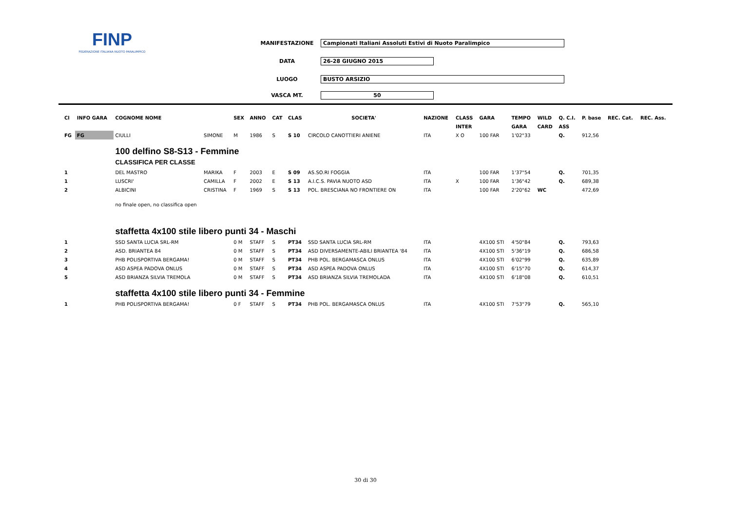FINP
FEDERAZIONE ITALIANA NUOTO PARALIMPICO
MANIFESTAZIONE Campionati Italiani Assoluti Estivi di Nuoto Paralimpico
DATA 26-28 GIUGNO 2015
LUOGO BUSTO ARSIZIO
VASCA MT. 50
| Cl | INFO GARA | COGNOME NOME | | SEX | ANNO | CAT | CLAS | SOCIETA' | NAZIONE | CLASS | GARA | TEMPO | WILD | Q. C.I. | P. base | REC. Cat. | REC. Ass. |
| --- | --- | --- | --- | --- | --- | --- | --- | --- | --- | --- | --- | --- | --- | --- | --- | --- | --- |
| | | | | | | | | | | INTER | | GARA | CARD | ASS | | | |
| FG | FG | CIULLI | SIMONE | M | 1986 | S | S 10 | CIRCOLO CANOTTIERI ANIENE | ITA | X O | 100 FAR | 1'02"33 | | Q. | 912,56 | | |
| | | 100 delfino S8-S13 - Femmine CLASSIFICA PER CLASSE | | | | | | | | | | | | | | | |
| 1 | | DEL MASTRO | MARIKA | F | 2003 | E | S 09 | AS.SO.RI FOGGIA | ITA | | 100 FAR | 1'37"54 | | Q. | 701,35 | | |
| 1 | | LUSCRI' | CAMILLA | F | 2002 | E | S 13 | A.I.C.S. PAVIA NUOTO ASD | ITA | X | 100 FAR | 1'36"42 | | Q. | 689,38 | | |
| 2 | | ALBICINI | CRISTINA | F | 1969 | S | S 13 | POL. BRESCIANA NO FRONTIERE ON | ITA | | 100 FAR | 2'20"62 | WC | | 472,69 | | |
| | | no finale open, no classifica open | | | | | | | | | | | | | | | |
| | | staffetta 4x100 stile libero punti 34 - Maschi | | | | | | | | | | | | | | | |
| 1 | | SSD SANTA LUCIA SRL-RM | | 0 M | STAFF | S | PT34 | SSD SANTA LUCIA SRL-RM | ITA | | 4X100 STI | 4'50"84 | | Q. | 793,63 | | |
| 2 | | ASD. BRIANTEA 84 | | 0 M | STAFF | S | PT34 | ASD DIVERSAMENTE-ABILI BRIANTEA '84 | ITA | | 4X100 STI | 5'36"19 | | Q. | 686,58 | | |
| 3 | | PHB POLISPORTIVA BERGAMA! | | 0 M | STAFF | S | PT34 | PHB POL. BERGAMASCA ONLUS | ITA | | 4X100 STI | 6'02"99 | | Q. | 635,89 | | |
| 4 | | ASD ASPEA PADOVA ONLUS | | 0 M | STAFF | S | PT34 | ASD ASPEA PADOVA ONLUS | ITA | | 4X100 STI | 6'15"70 | | Q. | 614,37 | | |
| 5 | | ASD BRIANZA SILVIA TREMOLA | | 0 M | STAFF | S | PT34 | ASD BRIANZA SILVIA TREMOLADA | ITA | | 4X100 STI | 6'18"08 | | Q. | 610,51 | | |
| | | staffetta 4x100 stile libero punti 34 - Femmine | | | | | | | | | | | | | | | |
| 1 | | PHB POLISPORTIVA BERGAMA! | | 0 F | STAFF | S | PT34 | PHB POL. BERGAMASCA ONLUS | ITA | | 4X100 STI | 7'53"79 | | Q. | 565,10 | | |
30 di 30